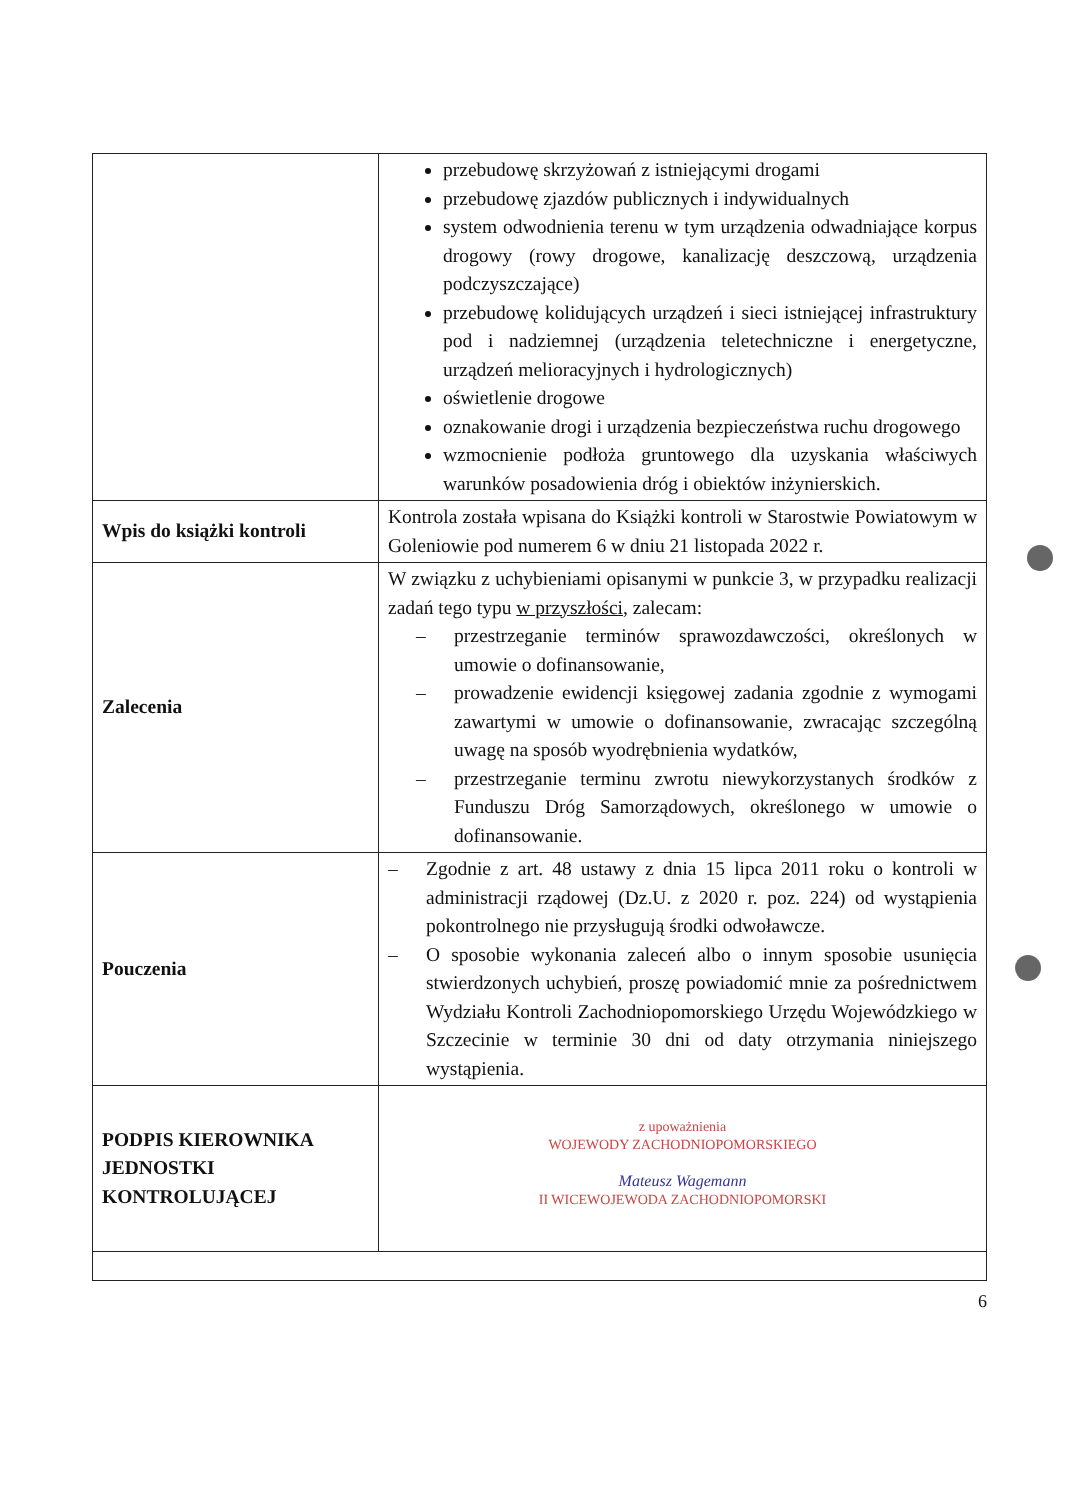| | przebudowę skrzyżowań z istniejącymi drogami przebudowę zjazdów publicznych i indywidualnych system odwodnienia terenu w tym urządzenia odwadniające korpus drogowy (rowy drogowe, kanalizację deszczową, urządzenia podczyszczające) przebudowę kolidujących urządzeń i sieci istniejącej infrastruktury pod i nadziemnej (urządzenia teletechniczne i energetyczne, urządzeń melioracyjnych i hydrologicznych) oświetlenie drogowe oznakowanie drogi i urządzenia bezpieczeństwa ruchu drogowego wzmocnienie podłoża gruntowego dla uzyskania właściwych warunków posadowienia dróg i obiektów inżynierskich. |
| Wpis do książki kontroli | Kontrola została wpisana do Książki kontroli w Starostwie Powiatowym w Goleniowie pod numerem 6 w dniu 21 listopada 2022 r. |
| Zalecenia | W związku z uchybieniami opisanymi w punkcie 3, w przypadku realizacji zadań tego typu w przyszłości , zalecam: – przestrzeganie terminów sprawozdawczości, określonych w umowie o dofinansowanie, – prowadzenie ewidencji księgowej zadania zgodnie z wymogami zawartymi w umowie o dofinansowanie, zwracając szczególną uwagę na sposób wyodrębnienia wydatków, – przestrzeganie terminu zwrotu niewykorzystanych środków z Funduszu Dróg Samorządowych, określonego w umowie o dofinansowanie. |
| Pouczenia | – Zgodnie z art. 48 ustawy z dnia 15 lipca 2011 roku o kontroli w administracji rządowej (Dz.U. z 2020 r. poz. 224) od wystąpienia pokontrolnego nie przysługują środki odwoławcze. – O sposobie wykonania zaleceń albo o innym sposobie usunięcia stwierdzonych uchybień, proszę powiadomić mnie za pośrednictwem Wydziału Kontroli Zachodniopomorskiego Urzędu Wojewódzkiego w Szczecinie w terminie 30 dni od daty otrzymania niniejszego wystąpienia. |
| PODPIS KIEROWNIKA JEDNOSTKI KONTROLUJĄCEJ | z upoważnienia WOJEWODY ZACHODNIOPOMORSKIEGO Mateusz Wagemann II WICEWOJEWODA ZACHODNIOPOMORSKI |
6